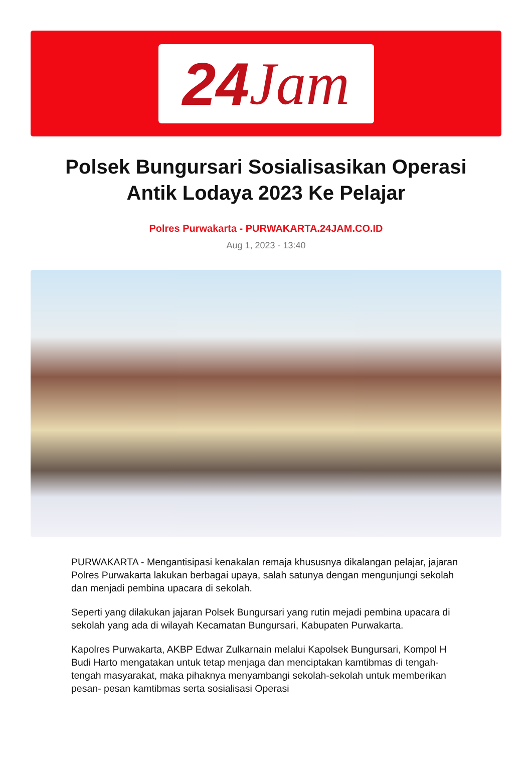24 Jam
Polsek Bungursari Sosialisasikan Operasi Antik Lodaya 2023 Ke Pelajar
Polres Purwakarta - PURWAKARTA.24JAM.CO.ID
Aug 1, 2023 - 13:40
PURWAKARTA - Mengantisipasi kenakalan remaja khususnya dikalangan pelajar, jajaran Polres Purwakarta lakukan berbagai upaya, salah satunya dengan mengunjungi sekolah dan menjadi pembina upacara di sekolah.
Seperti yang dilakukan jajaran Polsek Bungursari yang rutin mejadi pembina upacara di sekolah yang ada di wilayah Kecamatan Bungursari, Kabupaten Purwakarta.
Kapolres Purwakarta, AKBP Edwar Zulkarnain melalui Kapolsek Bungursari, Kompol H Budi Harto mengatakan untuk tetap menjaga dan menciptakan kamtibmas di tengah-tengah masyarakat, maka pihaknya menyambangi sekolah-sekolah untuk memberikan pesan- pesan kamtibmas serta sosialisasi Operasi